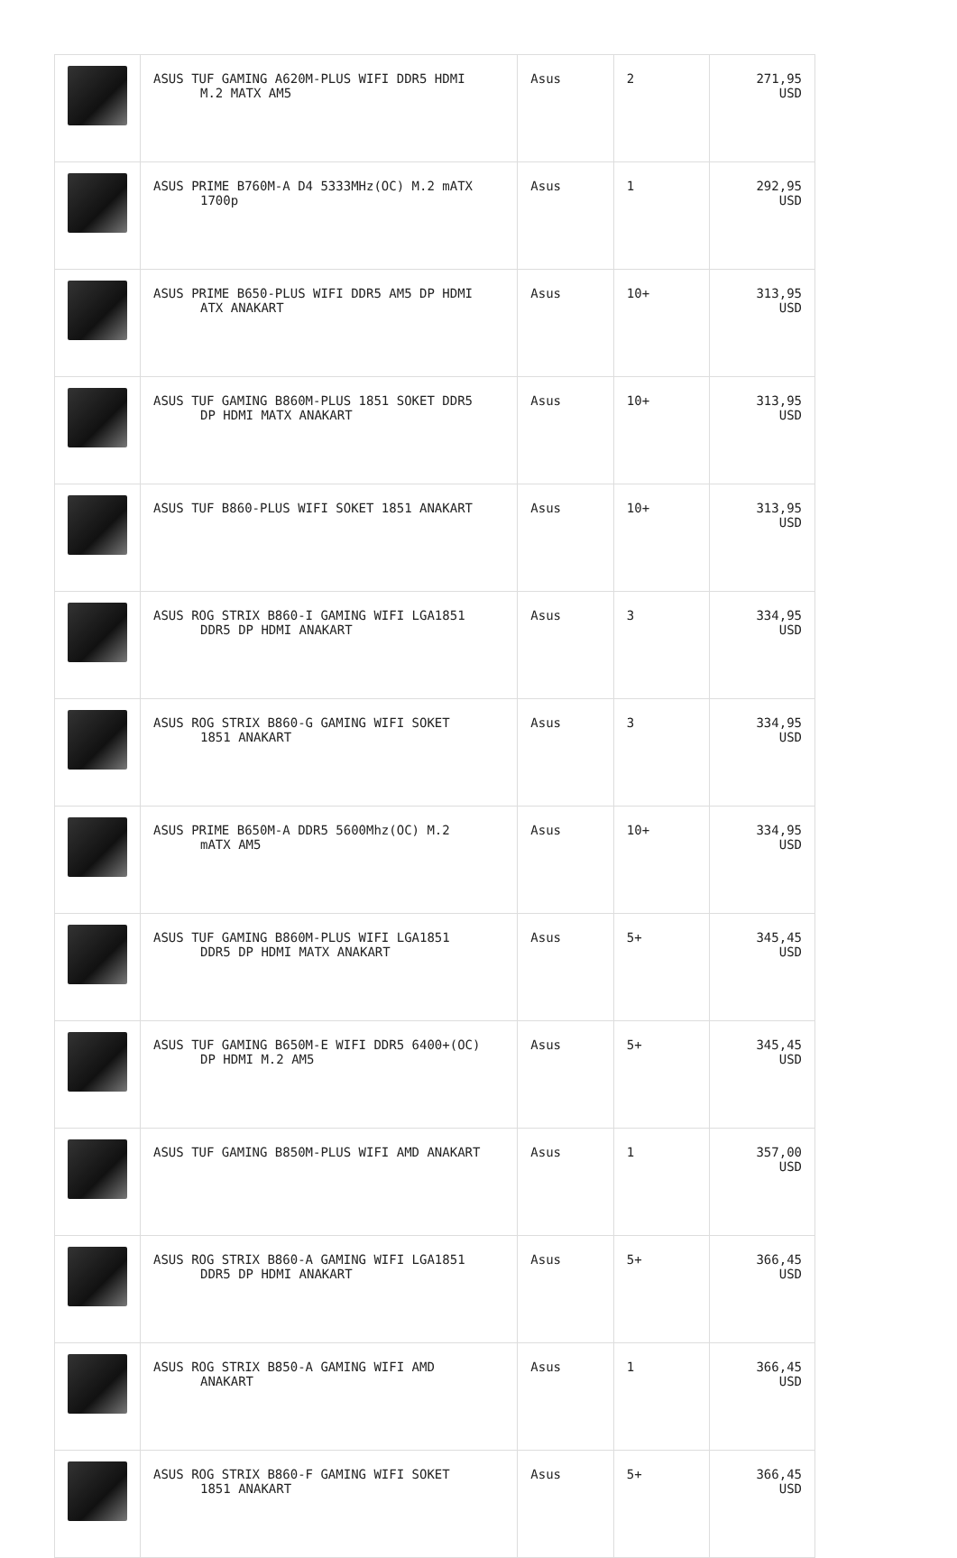| | ASUS TUF GAMING A620M-PLUS WIFI DDR5 HDMI M.2 MATX AM5 | Asus | 2 | 271,95 USD |
| | ASUS PRIME B760M-A D4 5333MHz(OC) M.2 mATX 1700p | Asus | 1 | 292,95 USD |
| | ASUS PRIME B650-PLUS WIFI DDR5 AM5 DP HDMI ATX ANAKART | Asus | 10+ | 313,95 USD |
| | ASUS TUF GAMING B860M-PLUS 1851 SOKET DDR5 DP HDMI MATX ANAKART | Asus | 10+ | 313,95 USD |
| | ASUS TUF B860-PLUS WIFI SOKET 1851 ANAKART | Asus | 10+ | 313,95 USD |
| | ASUS ROG STRIX B860-I GAMING WIFI LGA1851 DDR5 DP HDMI ANAKART | Asus | 3 | 334,95 USD |
| | ASUS ROG STRIX B860-G GAMING WIFI SOKET 1851 ANAKART | Asus | 3 | 334,95 USD |
| | ASUS PRIME B650M-A DDR5 5600Mhz(OC) M.2 mATX AM5 | Asus | 10+ | 334,95 USD |
| | ASUS TUF GAMING B860M-PLUS WIFI LGA1851 DDR5 DP HDMI MATX ANAKART | Asus | 5+ | 345,45 USD |
| | ASUS TUF GAMING B650M-E WIFI DDR5 6400+(OC) DP HDMI M.2 AM5 | Asus | 5+ | 345,45 USD |
| | ASUS TUF GAMING B850M-PLUS WIFI AMD ANAKART | Asus | 1 | 357,00 USD |
| | ASUS ROG STRIX B860-A GAMING WIFI LGA1851 DDR5 DP HDMI ANAKART | Asus | 5+ | 366,45 USD |
| | ASUS ROG STRIX B850-A GAMING WIFI AMD ANAKART | Asus | 1 | 366,45 USD |
| | ASUS ROG STRIX B860-F GAMING WIFI SOKET 1851 ANAKART | Asus | 5+ | 366,45 USD |